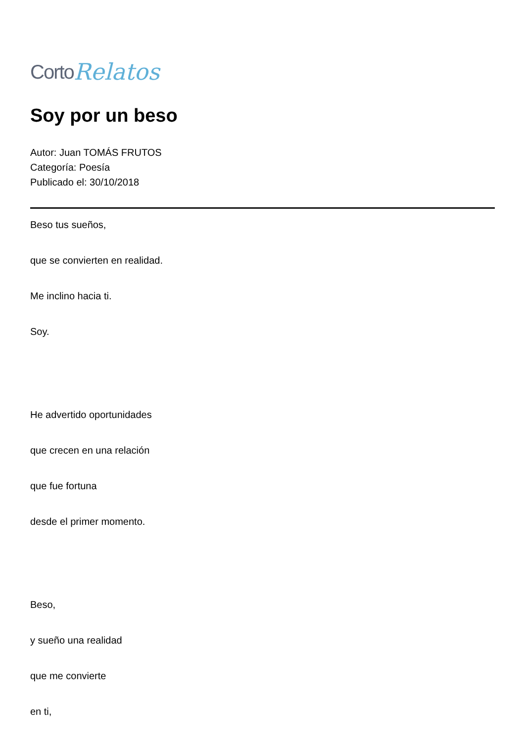Corto Relatos
Soy por un beso
Autor: Juan TOMÁS FRUTOS
Categoría: Poesía
Publicado el: 30/10/2018
Beso tus sueños,
que se convierten en realidad.
Me inclino hacia ti.
Soy.
He advertido oportunidades
que crecen en una relación
que fue fortuna
desde el primer momento.
Beso,
y sueño una realidad
que me convierte
en ti,